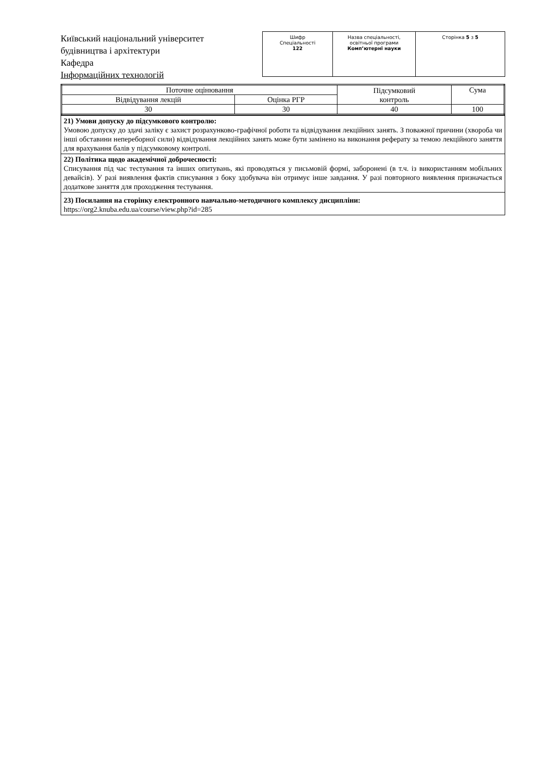Київський національний університет
будівництва і архітектури
Кафедра
Інформаційних технологій
| Шифр Спеціальності 122 | Назва спеціальності, освітньої програми Комп’ютерні науки | Сторінка 5 з 5 |
| Поточне оцінювання | | Підсумковий контроль | Сума |
| Відвідування лекцій | Оцінка РГР | | |
| 30 | 30 | 40 | 100 |
21) Умови допуску до підсумкового контролю:
Умовою допуску до здачі заліку є захист розрахунково-графічної роботи та відвідування лекційних занять. З поважної причини (хвороба чи інші обставини непереборної сили) відвідування лекційних занять може бути замінено на виконання реферату за темою лекційного заняття для врахування балів у підсумковому контролі.
22) Політика щодо академічної доброчесності:
Списування під час тестування та інших опитувань, які проводяться у письмовій формі, заборонені (в т.ч. із використанням мобільних девайсів). У разі виявлення фактів списування з боку здобувача він отримує інше завдання. У разі повторного виявлення призначається додаткове заняття для проходження тестування.
23) Посилання на сторінку електронного навчально-методичного комплексу дисципліни:
https://org2.knuba.edu.ua/course/view.php?id=285